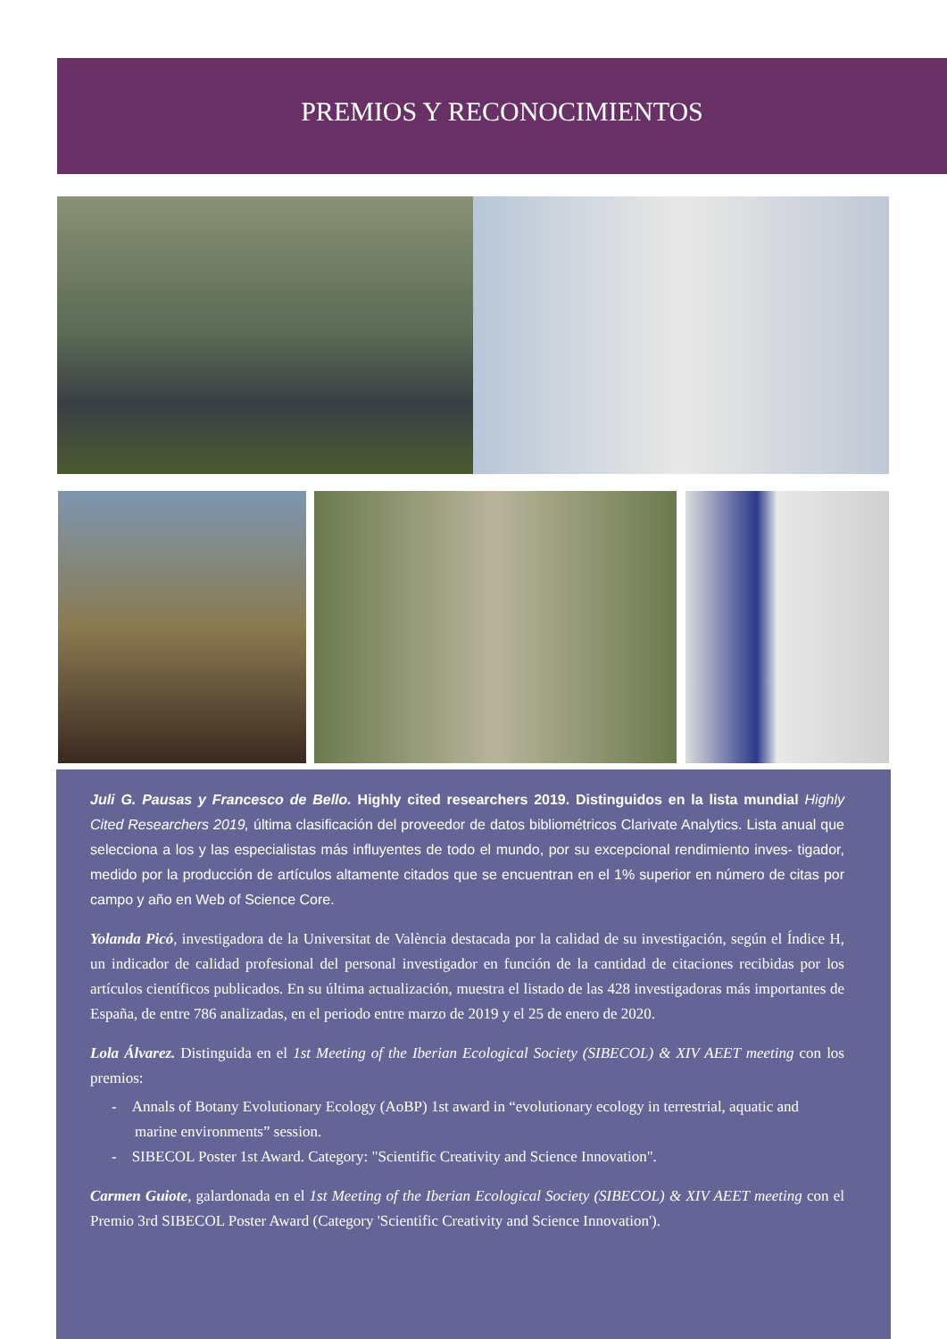PREMIOS Y RECONOCIMIENTOS
Juli G. Pausas y Francesco de Bello. Highly cited researchers 2019. Distinguidos en la lista mundial Highly Cited Researchers 2019, última clasificación del proveedor de datos bibliométricos Clarivate Analytics. Lista anual que selecciona a los y las especialistas más influyentes de todo el mundo, por su excepcional rendimiento inves- tigador, medido por la producción de artículos altamente citados que se encuentran en el 1% superior en número de citas por campo y año en Web of Science Core.
Yolanda Picó, investigadora de la Universitat de València destacada por la calidad de su investigación, según el Índice H, un indicador de calidad profesional del personal investigador en función de la cantidad de citaciones recibidas por los artículos científicos publicados. En su última actualización, muestra el listado de las 428 investigadoras más importantes de España, de entre 786 analizadas, en el periodo entre marzo de 2019 y el 25 de enero de 2020.
Lola Álvarez. Distinguida en el 1st Meeting of the Iberian Ecological Society (SIBECOL) & XIV AEET meeting con los premios:
- Annals of Botany Evolutionary Ecology (AoBP) 1st award in “evolutionary ecology in terrestrial, aquatic and marine environments” session.
- SIBECOL Poster 1st Award. Category: "Scientific Creativity and Science Innovation".
Carmen Guiote, galardonada en el 1st Meeting of the Iberian Ecological Society (SIBECOL) & XIV AEET meeting con el Premio 3rd SIBECOL Poster Award (Category 'Scientific Creativity and Science Innovation').